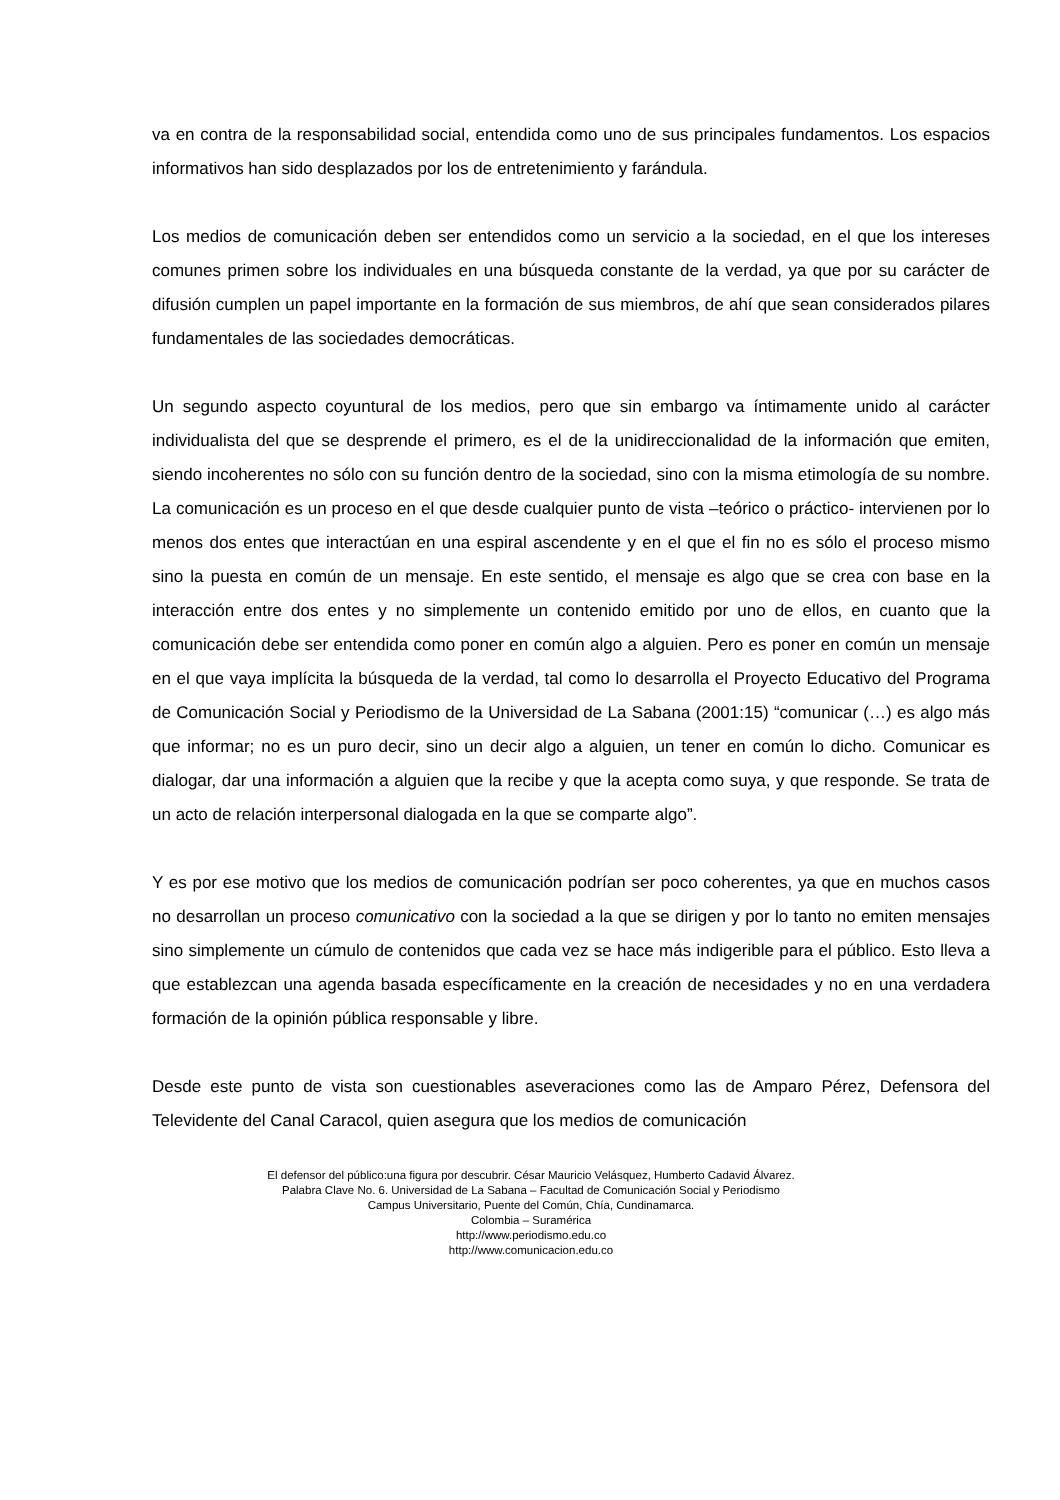va en contra de la responsabilidad social, entendida como uno de sus principales fundamentos. Los espacios informativos han sido desplazados por los de entretenimiento y farándula.
Los medios de comunicación deben ser entendidos como un servicio a la sociedad, en el que los intereses comunes primen sobre los individuales en una búsqueda constante de la verdad, ya que por su carácter de difusión cumplen un papel importante en la formación de sus miembros, de ahí que sean considerados pilares fundamentales de las sociedades democráticas.
Un segundo aspecto coyuntural de los medios, pero que sin embargo va íntimamente unido al carácter individualista del que se desprende el primero, es el de la unidireccionalidad de la información que emiten, siendo incoherentes no sólo con su función dentro de la sociedad, sino con la misma etimología de su nombre. La comunicación es un proceso en el que desde cualquier punto de vista –teórico o práctico- intervienen por lo menos dos entes que interactúan en una espiral ascendente y en el que el fin no es sólo el proceso mismo sino la puesta en común de un mensaje. En este sentido, el mensaje es algo que se crea con base en la interacción entre dos entes y no simplemente un contenido emitido por uno de ellos, en cuanto que la comunicación debe ser entendida como poner en común algo a alguien. Pero es poner en común un mensaje en el que vaya implícita la búsqueda de la verdad, tal como lo desarrolla el Proyecto Educativo del Programa de Comunicación Social y Periodismo de la Universidad de La Sabana (2001:15) “comunicar (…) es algo más que informar; no es un puro decir, sino un decir algo a alguien, un tener en común lo dicho. Comunicar es dialogar, dar una información a alguien que la recibe y que la acepta como suya, y que responde. Se trata de un acto de relación interpersonal dialogada en la que se comparte algo”.
Y es por ese motivo que los medios de comunicación podrían ser poco coherentes, ya que en muchos casos no desarrollan un proceso comunicativo con la sociedad a la que se dirigen y por lo tanto no emiten mensajes sino simplemente un cúmulo de contenidos que cada vez se hace más indigerible para el público. Esto lleva a que establezcan una agenda basada específicamente en la creación de necesidades y no en una verdadera formación de la opinión pública responsable y libre.
Desde este punto de vista son cuestionables aseveraciones como las de Amparo Pérez, Defensora del Televidente del Canal Caracol, quien asegura que los medios de comunicación
El defensor del público:una figura por descubrir. César Mauricio Velásquez, Humberto Cadavid Álvarez.
Palabra Clave No. 6. Universidad de La Sabana – Facultad de Comunicación Social y Periodismo
Campus Universitario, Puente del Común, Chía, Cundinamarca.
Colombia – Suramérica
http://www.periodismo.edu.co
http://www.comunicacion.edu.co